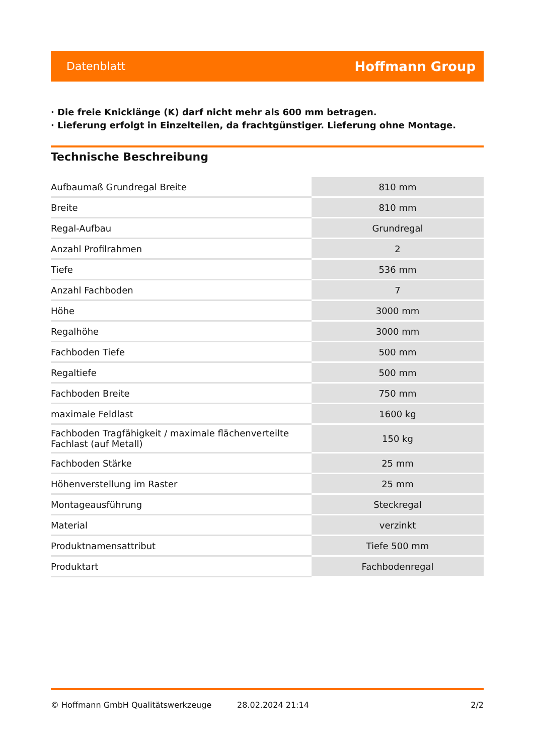Datenblatt Hoffmann Group
· Die freie Knicklänge (K) darf nicht mehr als 600 mm betragen.
· Lieferung erfolgt in Einzelteilen, da frachtgünstiger. Lieferung ohne Montage.
Technische Beschreibung
| Aufbaumaß Grundregal Breite | 810 mm |
| Breite | 810 mm |
| Regal-Aufbau | Grundregal |
| Anzahl Profilrahmen | 2 |
| Tiefe | 536 mm |
| Anzahl Fachboden | 7 |
| Höhe | 3000 mm |
| Regalhöhe | 3000 mm |
| Fachboden Tiefe | 500 mm |
| Regaltiefe | 500 mm |
| Fachboden Breite | 750 mm |
| maximale Feldlast | 1600 kg |
| Fachboden Tragfähigkeit / maximale flächenverteilte Fachlast (auf Metall) | 150 kg |
| Fachboden Stärke | 25 mm |
| Höhenverstellung im Raster | 25 mm |
| Montageausführung | Steckregal |
| Material | verzinkt |
| Produktnamensattribut | Tiefe 500 mm |
| Produktart | Fachbodenregal |
© Hoffmann GmbH Qualitätswerkzeuge 28.02.2024 21:14 2/2